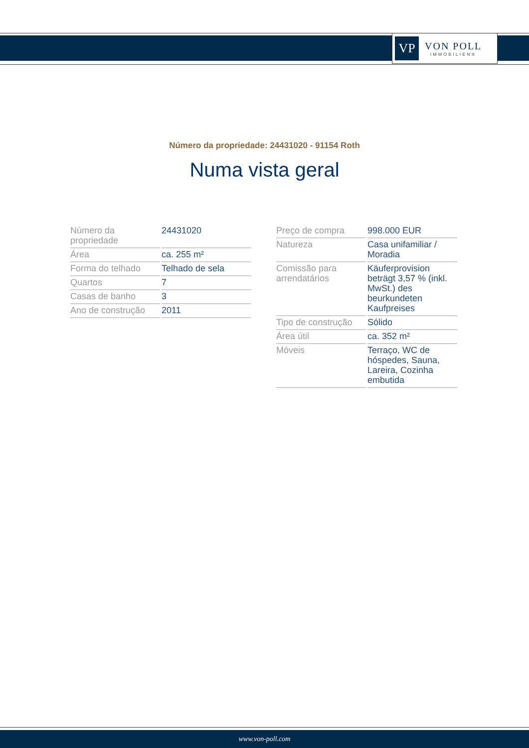VP
VON POLL
IMMOBILIEN®
Número da propriedade: 24431020 - 91154 Roth
Numa vista geral
| Número da propriedade | 24431020 |
| Área | ca. 255 m² |
| Forma do telhado | Telhado de sela |
| Quartos | 7 |
| Casas de banho | 3 |
| Ano de construção | 2011 |
| Preço de compra | 998.000 EUR |
| Natureza | Casa unifamiliar / Moradia |
| Comissão para arrendatários | Käuferprovision beträgt 3,57 % (inkl. MwSt.) des beurkundeten Kaufpreises |
| Tipo de construção | Sólido |
| Área útil | ca. 352 m² |
| Móveis | Terraço, WC de hóspedes, Sauna, Lareira, Cozinha embutida |
www.von-poll.com